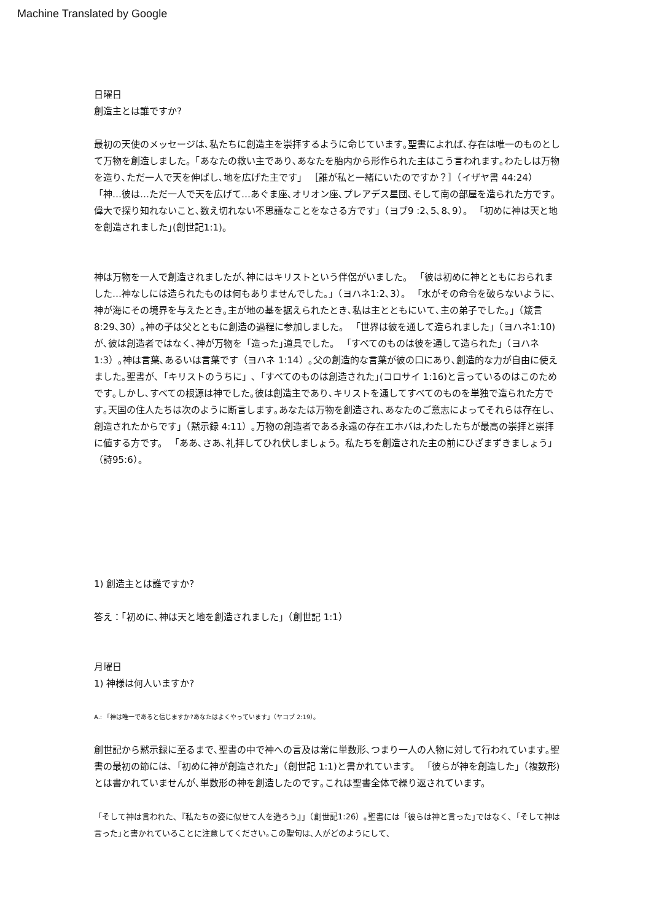Machine Translated by Google
日曜日
創造主とは誰ですか?
最初の天使のメッセージは､私たちに創造主を崇拝するように命じています｡聖書によれば､存在は唯一のものとして万物を創造しました。「あなたの救い主であり､あなたを胎内から形作られた主はこう言われます｡わたしは万物を造り､ただ一人で天を伸ばし､地を広げた主です」 ［誰が私と一緒にいたのですか？］（イザヤ書 44:24） 「神…彼は…ただ一人で天を広げて…あぐま座､オリオン座､プレアデス星団､そして南の部屋を造られた方です｡偉大で探り知れないこと､数え切れない不思議なことをなさる方です」（ヨブ9 :2､5､8､9）。 「初めに神は天と地を創造されました｣(創世記1:1)。
神は万物を一人で創造されましたが､神にはキリストという伴侶がいました。 「彼は初めに神とともにおられました…神なしには造られたものは何もありませんでした。」（ヨハネ1:2､3）。 「水がその命令を破らないように､神が海にその境界を与えたとき｡主が地の基を据えられたとき､私は主とともにいて､主の弟子でした。」（箴言 8:29､30）｡神の子は父とともに創造の過程に参加しました。 「世界は彼を通して造られました」（ヨハネ1:10)が､彼は創造者ではなく､神が万物を「造った｣道具でした。 「すべてのものは彼を通して造られた」（ヨハネ1:3）｡神は言葉､あるいは言葉です（ヨハネ 1:14）｡父の創造的な言葉が彼の口にあり､創造的な力が自由に使えました｡聖書が､「キリストのうちに」､「すべてのものは創造された｣(コロサイ 1:16)と言っているのはこのためです｡しかし､すべての根源は神でした｡彼は創造主であり､キリストを通してすべてのものを単独で造られた方です｡天国の住人たちは次のように断言します｡あなたは万物を創造され､あなたのご意志によってそれらは存在し､創造されたからです」（黙示録 4:11）｡万物の創造者である永遠の存在エホバは,わたしたちが最高の崇拝と崇拝に値する方です。 「ああ､さあ､礼拝してひれ伏しましょう。私たちを創造された主の前にひざまずきましょう」（詩95:6）。
1) 創造主とは誰ですか?
答え：「初めに､神は天と地を創造されました」（創世記 1:1）
月曜日
1) 神様は何人いますか?
A.: 「神は唯一であると信じますか?あなたはよくやっています」（ヤコブ 2:19）。
創世記から黙示録に至るまで､聖書の中で神への言及は常に単数形､つまり一人の人物に対して行われています｡聖書の最初の節には､「初めに神が創造された」（創世記 1:1)と書かれています。 「彼らが神を創造した」（複数形)とは書かれていませんが､単数形の神を創造したのです｡これは聖書全体で繰り返されています。
「そして神は言われた､『私たちの姿に似せて人を造ろう』」（創世記1:26）｡聖書には「彼らは神と言った｣ではなく､「そして神は言った｣と書かれていることに注意してください｡この聖句は､人がどのようにして､